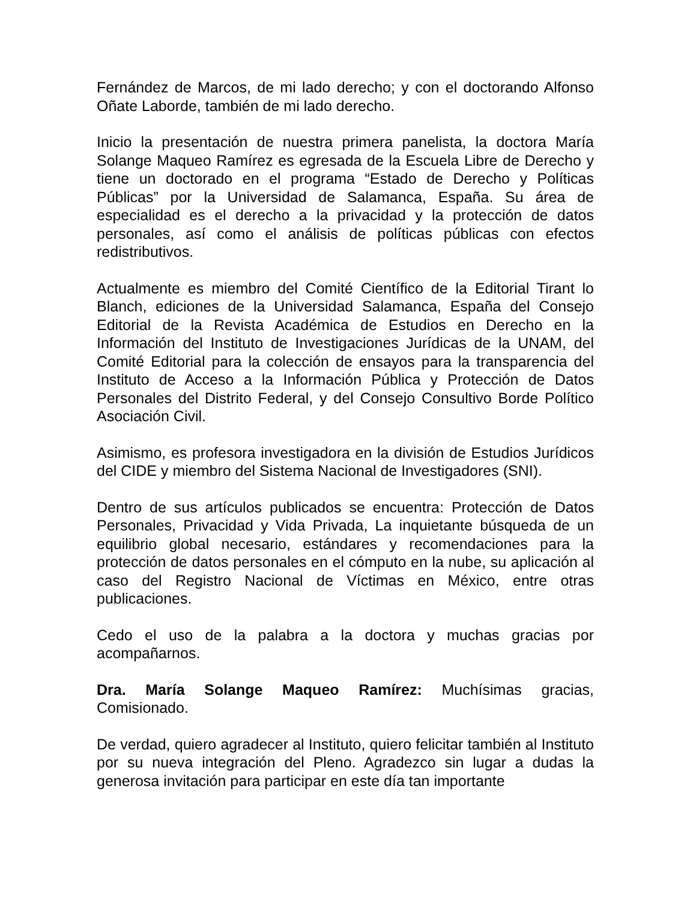Fernández de Marcos, de mi lado derecho; y con el doctorando Alfonso Oñate Laborde, también de mi lado derecho.
Inicio la presentación de nuestra primera panelista, la doctora María Solange Maqueo Ramírez es egresada de la Escuela Libre de Derecho y tiene un doctorado en el programa “Estado de Derecho y Políticas Públicas” por la Universidad de Salamanca, España. Su área de especialidad es el derecho a la privacidad y la protección de datos personales, así como el análisis de políticas públicas con efectos redistributivos.
Actualmente es miembro del Comité Científico de la Editorial Tirant lo Blanch, ediciones de la Universidad Salamanca, España del Consejo Editorial de la Revista Académica de Estudios en Derecho en la Información del Instituto de Investigaciones Jurídicas de la UNAM, del Comité Editorial para la colección de ensayos para la transparencia del Instituto de Acceso a la Información Pública y Protección de Datos Personales del Distrito Federal, y del Consejo Consultivo Borde Político Asociación Civil.
Asimismo, es profesora investigadora en la división de Estudios Jurídicos del CIDE y miembro del Sistema Nacional de Investigadores (SNI).
Dentro de sus artículos publicados se encuentra: Protección de Datos Personales, Privacidad y Vida Privada, La inquietante búsqueda de un equilibrio global necesario, estándares y recomendaciones para la protección de datos personales en el cómputo en la nube, su aplicación al caso del Registro Nacional de Víctimas en México, entre otras publicaciones.
Cedo el uso de la palabra a la doctora y muchas gracias por acompañarnos.
Dra. María Solange Maqueo Ramírez: Muchísimas gracias, Comisionado.
De verdad, quiero agradecer al Instituto, quiero felicitar también al Instituto por su nueva integración del Pleno. Agradezco sin lugar a dudas la generosa invitación para participar en este día tan importante